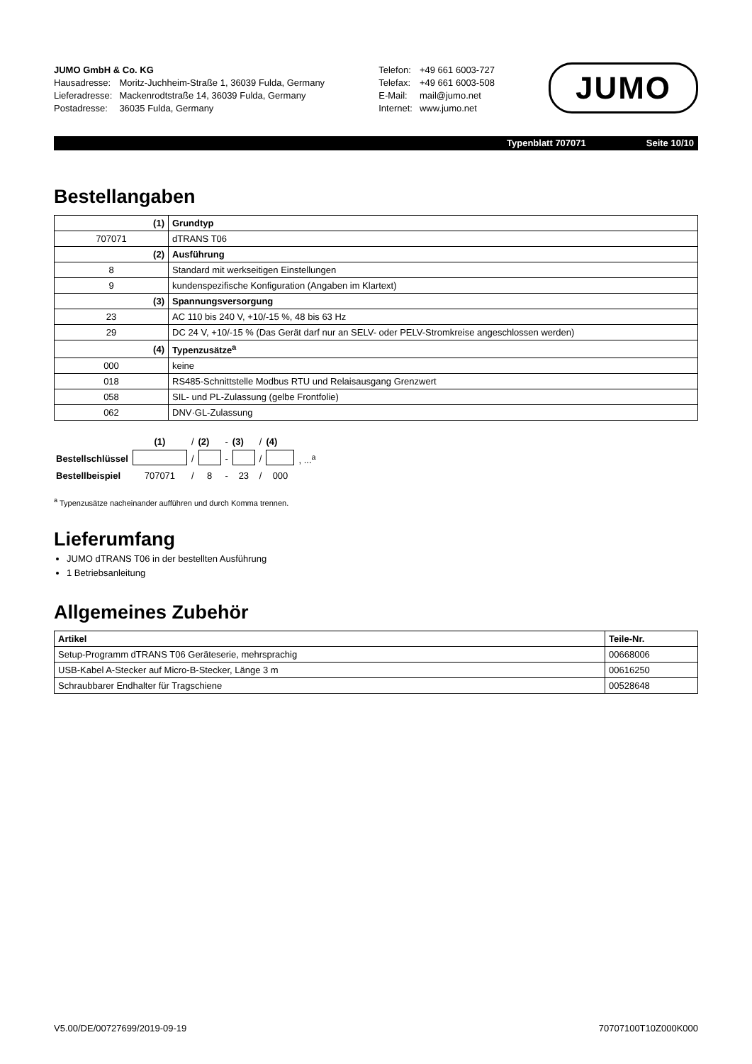| JUMO GmbH & Co. KG | |
| Hausadresse: | Moritz-Juchheim-Straße 1, 36039 Fulda, Germany |
| Lieferadresse: | Mackenrodtstraße 14, 36039 Fulda, Germany |
| Postadresse: | 36035 Fulda, Germany |
| Telefon: | +49 661 6003-727 |
| Telefax: | +49 661 6003-508 |
| E-Mail: | mail@jumo.net |
| Internet: | www.jumo.net |
JUMO
Typenblatt 707071 Seite 10/10
Bestellangaben
| (1) | Grundtyp |
| 707071 | dTRANS T06 |
| (2) | Ausführung |
| 8 | Standard mit werkseitigen Einstellungen |
| 9 | kundenspezifische Konfiguration (Angaben im Klartext) |
| (3) | Spannungsversorgung |
| 23 | AC 110 bis 240 V, +10/-15 %, 48 bis 63 Hz |
| 29 | DC 24 V, +10/-15 % (Das Gerät darf nur an SELV- oder PELV-Stromkreise angeschlossen werden) |
| (4) | Typenzusätze<sup>a</sup> |
| 000 | keine |
| 018 | RS485-Schnittstelle Modbus RTU und Relaisausgang Grenzwert |
| 058 | SIL- und PL-Zulassung (gelbe Frontfolie) |
| 062 | DNV·GL-Zulassung |
| | (1) | / | (2) | - | (3) | / | (4) | |
| Bestellschlüssel | | / | | - | | / | | , ...<sup>a</sup> |
| Bestellbeispiel | 707071 | / | 8 | - | 23 | / | 000 | |
<sup>a</sup> Typenzusätze nacheinander aufführen und durch Komma trennen.
Lieferumfang
JUMO dTRANS T06 in der bestellten Ausführung
1 Betriebsanleitung
Allgemeines Zubehör
| Artikel | Teile-Nr. |
| --- | --- |
| Setup-Programm dTRANS T06 Geräteserie, mehrsprachig | 00668006 |
| USB-Kabel A-Stecker auf Micro-B-Stecker, Länge 3 m | 00616250 |
| Schraubbarer Endhalter für Tragschiene | 00528648 |
V5.00/DE/00727699/2019-09-19 70707100T10Z000K000